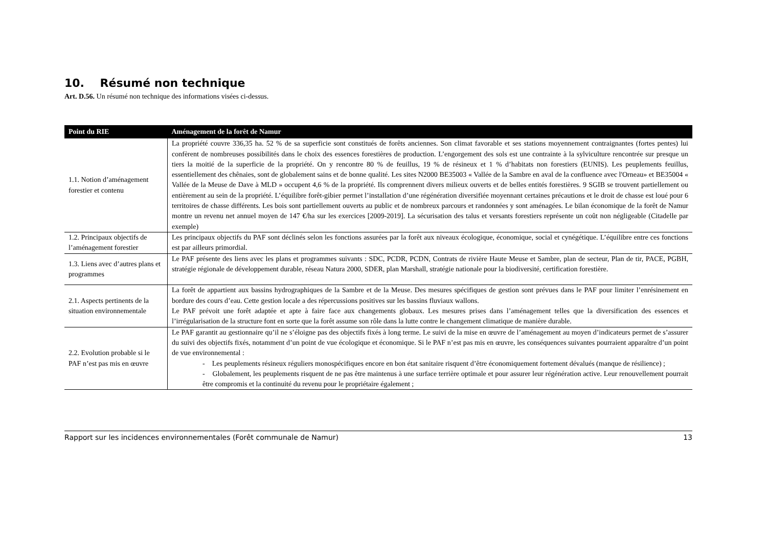10. Résumé non technique
Art. D.56. Un résumé non technique des informations visées ci-dessus.
| Point du RIE | Aménagement de la forêt de Namur |
| --- | --- |
| 1.1. Notion d’aménagement forestier et contenu | La propriété couvre 336,35 ha. 52 % de sa superficie sont constitués de forêts anciennes. Son climat favorable et ses stations moyennement contraignantes (fortes pentes) lui confèrent de nombreuses possibilités dans le choix des essences forestières de production. L’engorgement des sols est une contrainte à la sylviculture rencontrée sur presque un tiers la moitié de la superficie de la propriété. On y rencontre 80 % de feuillus, 19 % de résineux et 1 % d’habitats non forestiers (EUNIS). Les peuplements feuillus, essentiellement des chênaies, sont de globalement sains et de bonne qualité. Les sites N2000 BE35003 « Vallée de la Sambre en aval de la confluence avec l'Orneau» et BE35004 « Vallée de la Meuse de Dave à MLD » occupent 4,6 % de la propriété. Ils comprennent divers milieux ouverts et de belles entités forestières. 9 SGIB se trouvent partiellement ou entièrement au sein de la propriété. L’équilibre forêt-gibier permet l’installation d’une régénération diversifiée moyennant certaines précautions et le droit de chasse est loué pour 6 territoires de chasse différents. Les bois sont partiellement ouverts au public et de nombreux parcours et randonnées y sont aménagées. Le bilan économique de la forêt de Namur montre un revenu net annuel moyen de 147 €/ha sur les exercices [2009-2019]. La sécurisation des talus et versants forestiers représente un coût non négligeable (Citadelle par exemple) |
| 1.2. Principaux objectifs de l’aménagement forestier | Les principaux objectifs du PAF sont déclinés selon les fonctions assurées par la forêt aux niveaux écologique, économique, social et cynégétique. L’équilibre entre ces fonctions est par ailleurs primordial. |
| 1.3. Liens avec d’autres plans et programmes | Le PAF présente des liens avec les plans et programmes suivants : SDC, PCDR, PCDN, Contrats de rivière Haute Meuse et Sambre, plan de secteur, Plan de tir, PACE, PGBH, stratégie régionale de développement durable, réseau Natura 2000, SDER, plan Marshall, stratégie nationale pour la biodiversité, certification forestière. |
| 2.1. Aspects pertinents de la situation environnementale | La forêt de appartient aux bassins hydrographiques de la Sambre et de la Meuse. Des mesures spécifiques de gestion sont prévues dans le PAF pour limiter l’enrésinement en bordure des cours d’eau. Cette gestion locale a des répercussions positives sur les bassins fluviaux wallons. Le PAF prévoit une forêt adaptée et apte à faire face aux changements globaux. Les mesures prises dans l’aménagement telles que la diversification des essences et l’irrégularisation de la structure font en sorte que la forêt assume son rôle dans la lutte contre le changement climatique de manière durable. |
| 2.2. Evolution probable si le PAF n’est pas mis en œuvre | Le PAF garantit au gestionnaire qu’il ne s’éloigne pas des objectifs fixés à long terme. Le suivi de la mise en œuvre de l’aménagement au moyen d’indicateurs permet de s’assurer du suivi des objectifs fixés, notamment d’un point de vue écologique et économique. Si le PAF n’est pas mis en œuvre, les conséquences suivantes pourraient apparaître d’un point de vue environnemental : - Les peuplements résineux réguliers monospécifiques encore en bon état sanitaire risquent d’être économiquement fortement dévalués (manque de résilience) ; - Globalement, les peuplements risquent de ne pas être maintenus à une surface terrière optimale et pour assurer leur régénération active. Leur renouvellement pourrait être compromis et la continuité du revenu pour le propriétaire également ; |
Rapport sur les incidences environnementales (Forêt communale de Namur) 13